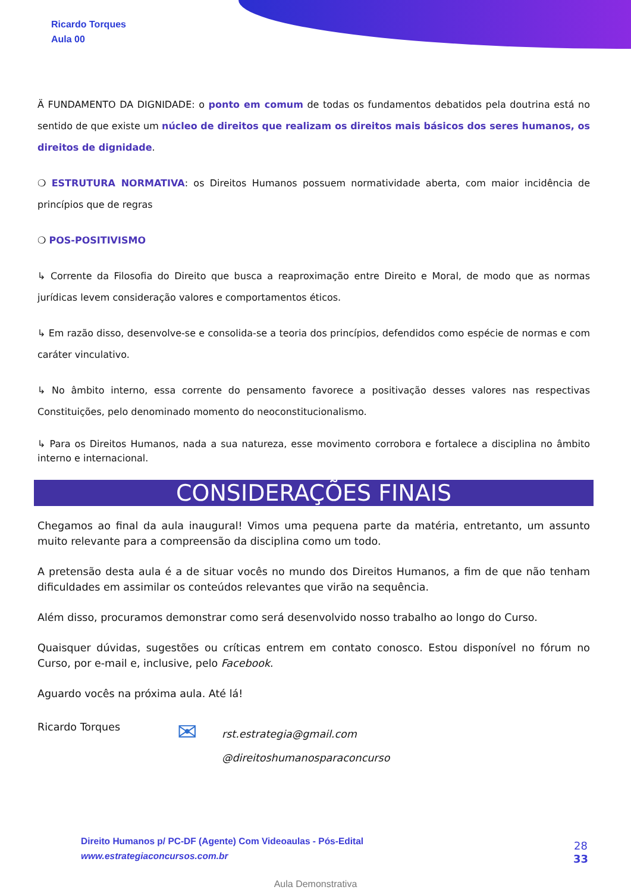Ricardo Torques
Aula 00
Ä FUNDAMENTO DA DIGNIDADE: o ponto em comum de todas os fundamentos debatidos pela doutrina está no sentido de que existe um núcleo de direitos que realizam os direitos mais básicos dos seres humanos, os direitos de dignidade.
❍ ESTRUTURA NORMATIVA: os Direitos Humanos possuem normatividade aberta, com maior incidência de princípios que de regras
❍ POS-POSITIVISMO
↳ Corrente da Filosofia do Direito que busca a reaproximação entre Direito e Moral, de modo que as normas jurídicas levem consideração valores e comportamentos éticos.
↳ Em razão disso, desenvolve-se e consolida-se a teoria dos princípios, defendidos como espécie de normas e com caráter vinculativo.
↳ No âmbito interno, essa corrente do pensamento favorece a positivação desses valores nas respectivas Constituições, pelo denominado momento do neoconstitucionalismo.
↳ Para os Direitos Humanos, nada a sua natureza, esse movimento corrobora e fortalece a disciplina no âmbito interno e internacional.
CONSIDERAÇÕES FINAIS
Chegamos ao final da aula inaugural! Vimos uma pequena parte da matéria, entretanto, um assunto muito relevante para a compreensão da disciplina como um todo.
A pretensão desta aula é a de situar vocês no mundo dos Direitos Humanos, a fim de que não tenham dificuldades em assimilar os conteúdos relevantes que virão na sequência.
Além disso, procuramos demonstrar como será desenvolvido nosso trabalho ao longo do Curso.
Quaisquer dúvidas, sugestões ou críticas entrem em contato conosco. Estou disponível no fórum no Curso, por e-mail e, inclusive, pelo Facebook.
Aguardo vocês na próxima aula. Até lá!
Ricardo Torques
✉
rst.estrategia@gmail.com
@direitoshumanosparaconcurso
Direito Humanos p/ PC-DF (Agente) Com Videoaulas - Pós-Edital
www.estrategiaconcursos.com.br
28
33
Aula Demonstrativa